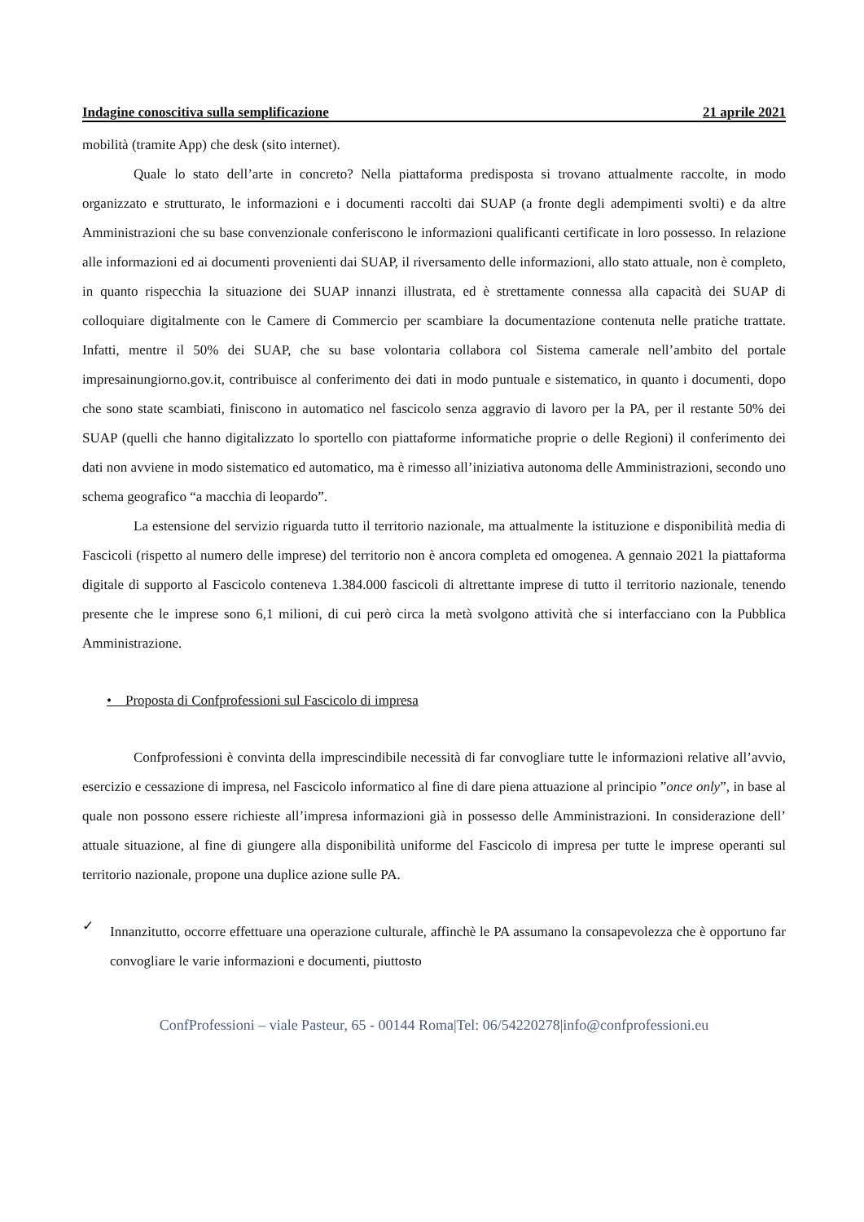Indagine conoscitiva sulla semplificazione 21 aprile 2021
mobilità (tramite App) che desk (sito internet).
Quale lo stato dell’arte in concreto? Nella piattaforma predisposta si trovano attualmente raccolte, in modo organizzato e strutturato, le informazioni e i documenti raccolti dai SUAP (a fronte degli adempimenti svolti) e da altre Amministrazioni che su base convenzionale conferiscono le informazioni qualificanti certificate in loro possesso. In relazione alle informazioni ed ai documenti provenienti dai SUAP, il riversamento delle informazioni, allo stato attuale, non è completo, in quanto rispecchia la situazione dei SUAP innanzi illustrata, ed è strettamente connessa alla capacità dei SUAP di colloquiare digitalmente con le Camere di Commercio per scambiare la documentazione contenuta nelle pratiche trattate. Infatti, mentre il 50% dei SUAP, che su base volontaria collabora col Sistema camerale nell’ambito del portale impresainungiorno.gov.it, contribuisce al conferimento dei dati in modo puntuale e sistematico, in quanto i documenti, dopo che sono state scambiati, finiscono in automatico nel fascicolo senza aggravio di lavoro per la PA, per il restante 50% dei SUAP (quelli che hanno digitalizzato lo sportello con piattaforme informatiche proprie o delle Regioni) il conferimento dei dati non avviene in modo sistematico ed automatico, ma è rimesso all’iniziativa autonoma delle Amministrazioni, secondo uno schema geografico “a macchia di leopardo”.
La estensione del servizio riguarda tutto il territorio nazionale, ma attualmente la istituzione e disponibilità media di Fascicoli (rispetto al numero delle imprese) del territorio non è ancora completa ed omogenea. A gennaio 2021 la piattaforma digitale di supporto al Fascicolo conteneva 1.384.000 fascicoli di altrettante imprese di tutto il territorio nazionale, tenendo presente che le imprese sono 6,1 milioni, di cui però circa la metà svolgono attività che si interfacciano con la Pubblica Amministrazione.
• Proposta di Confprofessioni sul Fascicolo di impresa
Confprofessioni è convinta della imprescindibile necessità di far convogliare tutte le informazioni relative all’avvio, esercizio e cessazione di impresa, nel Fascicolo informatico al fine di dare piena attuazione al principio ”once only”, in base al quale non possono essere richieste all’impresa informazioni già in possesso delle Amministrazioni. In considerazione dell’ attuale situazione, al fine di giungere alla disponibilità uniforme del Fascicolo di impresa per tutte le imprese operanti sul territorio nazionale, propone una duplice azione sulle PA.
✓
Innanzitutto, occorre effettuare una operazione culturale, affinchè le PA assumano la consapevolezza che è opportuno far convogliare le varie informazioni e documenti, piuttosto
ConfProfessioni – viale Pasteur, 65 - 00144 Roma|Tel: 06/54220278|info@confprofessioni.eu